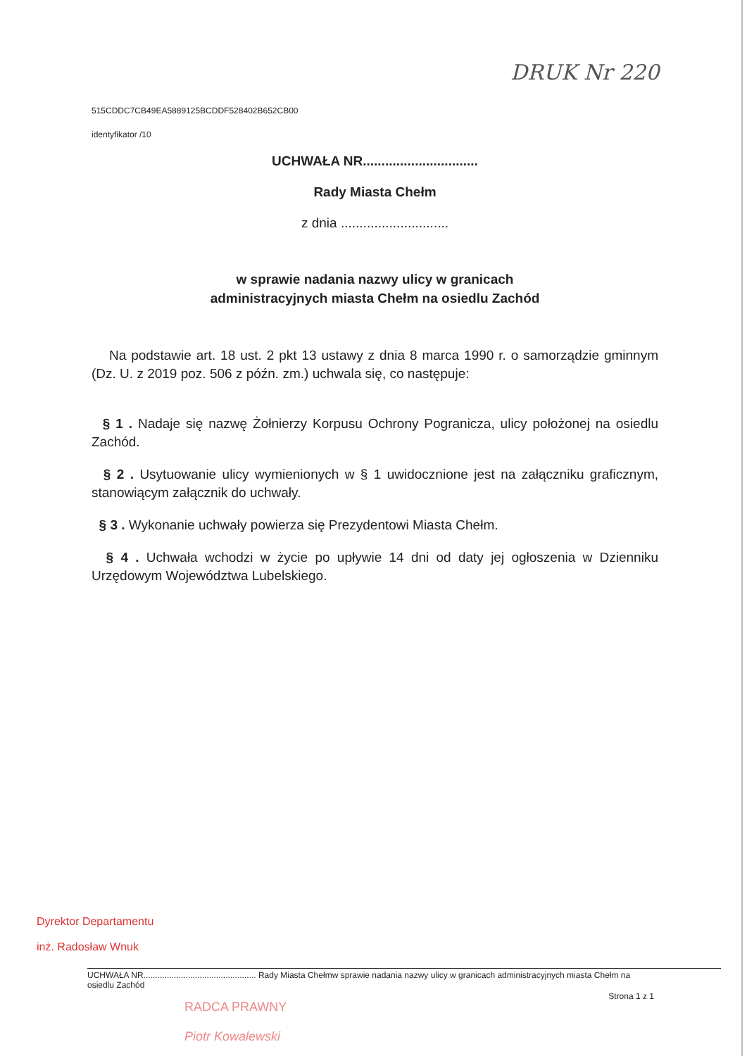DRUK Nr 220
515CDDC7CB49EA5889125BCDDF528402B652CB00
identyfikator /10
UCHWAŁA NR...............................
Rady Miasta Chełm
z dnia .............................
w sprawie nadania nazwy ulicy w granicach
administracyjnych miasta Chełm na osiedlu Zachód
Na podstawie art. 18 ust. 2 pkt 13 ustawy z dnia 8 marca 1990 r. o samorządzie gminnym (Dz. U. z 2019 poz. 506 z późn. zm.) uchwala się, co następuje:
§ 1 . Nadaje się nazwę Żołnierzy Korpusu Ochrony Pogranicza, ulicy położonej na osiedlu Zachód.
§ 2 . Usytuowanie ulicy wymienionych w § 1 uwidocznione jest na załączniku graficznym, stanowiącym załącznik do uchwały.
§ 3 . Wykonanie uchwały powierza się Prezydentowi Miasta Chełm.
§ 4 . Uchwała wchodzi w życie po upływie 14 dni od daty jej ogłoszenia w Dzienniku Urzędowym Województwa Lubelskiego.
Dyrektor Departamentu
inż. Radosław Wnuk
UCHWAŁA NR................................................ Rady Miasta Chełmw sprawie nadania nazwy ulicy w granicach administracyjnych miasta Chełm na
osiedlu Zachód
Strona 1 z 1
RADCA PRAWNY
Piotr Kowalewski